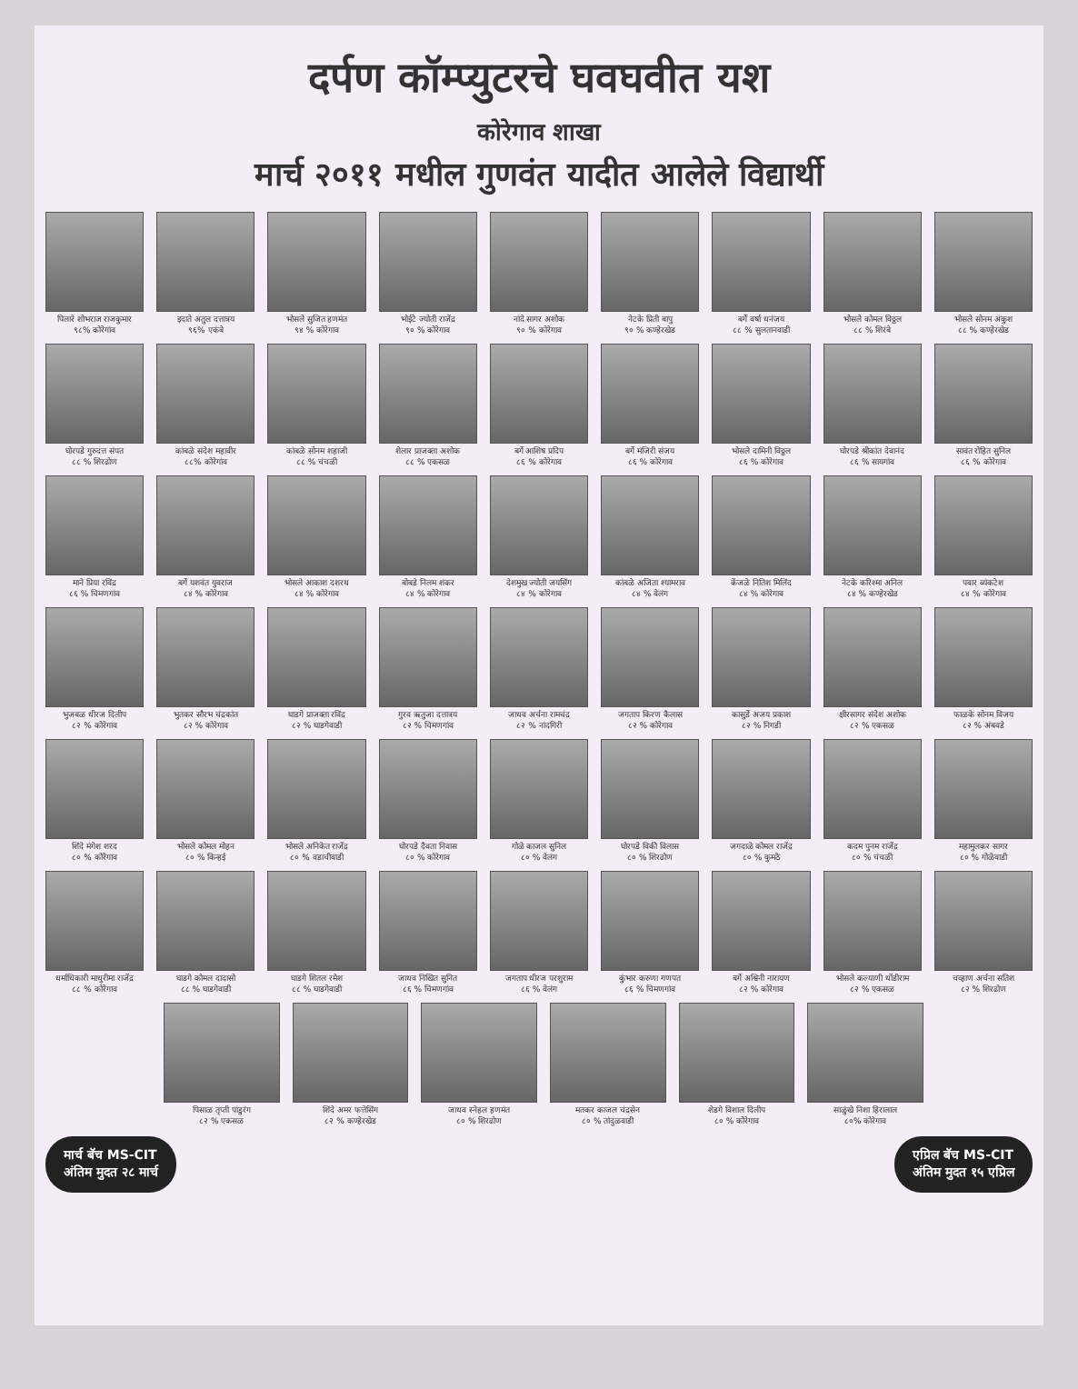दर्पण कॉम्प्युटरचे घवघवीत यश
कोरेगाव शाखा
मार्च २०११ मधील गुणवंत यादीत आलेले विद्यार्थी
पिलारे शोभराज राजकुमार
९८% कोरेगांव
इदाते अतुल दत्तात्रय
९६% एकंबे
भोसले सुजित हणमंत
९४ % कोरेगाव
भोईटे ज्योती राजेंद्र
९० % कोरेगाव
नांदे सागर अशोक
९० % कोरेगाव
नेटके प्रिती बापु
९० % कण्हेरखेड
बर्गे वर्षा धनंजय
८८ % सुलतानवाडी
भोसले कोमल विठ्ठल
८८ % शिरंबे
भोसले सोनम अंकुश
८८ % कण्हेरखेड
घोरपडे गुरुदत्त संपत
८८ % शिरढोण
कांबळे संदेश महावीर
८८% कोरेगांव
कांबळे सोनम शहाजी
८८ % चंचळी
शेलार प्राजक्ता अशोक
८८ % एकसळ
बर्गे आशिष प्रदिप
८६ % कोरेगाव
बर्गे मंजिरी संजय
८६ % कोरेगाव
भोसले दामिनी विठ्ठल
८६ % कोरेगाव
घोरपडे श्रीकांत देवानंद
८६ % सायगांव
सावंत रोहित सुनिल
८६ % कोरेगाव
माने प्रिया रविंद्र
८६ % चिमणगांव
बर्गे यशवंत युवराज
८४ % कोरेगाव
भोसले आकाश दशरथ
८४ % कोरेगाव
बोबडे निलम शंकर
८४ % कोरेगाव
देशमुख ज्योती जयसिंग
८४ % कोरेगाव
कांबळे अजिता श्यामराव
८४ % वेलंग
केंजळे नितिश मिलिंद
८४ % कोरेगाव
नेटके करिश्मा अनिल
८४ % कण्हेरखेड
पवार व्यंकटेश
८४ % कोरेगाव
भुजबळ धीरज दिलीप
८२ % कोरेगाव
भुतकर सौरभ चंद्रकांत
८२ % कोरेगाव
घाडगे प्राजक्ता रविंद्र
८२ % घाडगेवाडी
गुरव ऋतुजा दत्तात्रय
८२ % चिमणगांव
जाधव अर्चना रामचंद्र
८२ % नांदगिरी
जगताप किरण कैलास
८२ % कोरेगाव
कासुर्डे अजय प्रकाश
८२ % निगडी
क्षीरसागर संदेश अशोक
८२ % एकसळ
फाळके सोनम विजय
८२ % अंबवडे
शिंदे मंगेश शरद
८० % कोरेगाव
भोसले कोमल मोहन
८० % किन्हई
भोसले अनिकेत राजेंद्र
८० % वडाचीवाडी
घोरपडे दैवता निवास
८० % कोरेगाव
गोळे काजल सुनिल
८० % वेलंग
घोरपडे विकी विलास
८० % शिरढोण
जगदाळे कोमल राजेंद्र
८० % कुमठे
कदम पुनम राजेंद्र
८० % चंचळी
महामुलकर सागर
८० % गोळेवाडी
धर्माधिकारी माधुरीमा राजेंद्र
८८ % कोरेगाव
घाडगे कोमल दादासो
८८ % घाडगेवाडी
घाडगे शितल रमेश
८८ % घाडगेवाडी
जाधव निखित सुनित
८६ % चिमणगांव
जगताप धीरज परशुराम
८६ % वेलंग
कुंभार करुणा गणपत
८६ % चिमणगांव
बर्गे अश्विनी नारायण
८२ % कोरेगाव
भोसले कल्याणी धोंडीराम
८२ % एकसळ
चव्हाण अर्चना सतिश
८२ % शिरढोण
पिसाळ तृप्ती पांडुरंग
८२ % एकसळ
शिंदे अमर फत्तेसिंग
८२ % कण्हेरखेड
जाधव स्नेहल हणमंत
८० % शिरढोण
मतकर काजल चंद्रसेन
८० % तांदुळवाडी
शेडगे विशाल दिलीप
८० % कोरेगाव
साळुंखे निशा हिरालाल
८०% कोरेगाव
मार्च बॅच MS-CIT
अंतिम मुदत २८ मार्च
एप्रिल बॅच MS-CIT
अंतिम मुदत १५ एप्रिल